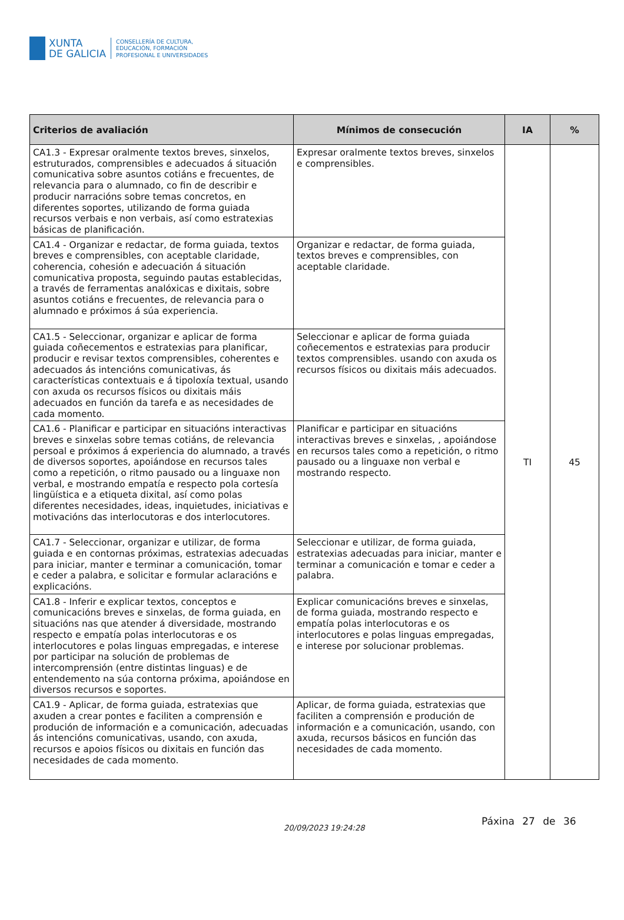XUNTA
DE GALICIA
CONSELLERÍA DE CULTURA,
EDUCACIÓN, FORMACIÓN
PROFESIONAL E UNIVERSIDADES
| Criterios de avaliación | Mínimos de consecución | IA | % |
| --- | --- | --- | --- |
| CA1.3 - Expresar oralmente textos breves, sinxelos, estruturados, comprensibles e adecuados á situación comunicativa sobre asuntos cotiáns e frecuentes, de relevancia para o alumnado, co fin de describir e producir narracións sobre temas concretos, en diferentes soportes, utilizando de forma guiada recursos verbais e non verbais, así como estratexias básicas de planificación. | Expresar oralmente textos breves, sinxelos e comprensibles. | TI | 45 |
| CA1.4 - Organizar e redactar, de forma guiada, textos breves e comprensibles, con aceptable claridade, coherencia, cohesión e adecuación á situación comunicativa proposta, seguindo pautas establecidas, a través de ferramentas analóxicas e dixitais, sobre asuntos cotiáns e frecuentes, de relevancia para o alumnado e próximos á súa experiencia. | Organizar e redactar, de forma guiada, textos breves e comprensibles, con aceptable claridade. | | |
| CA1.5 - Seleccionar, organizar e aplicar de forma guiada coñecementos e estratexias para planificar, producir e revisar textos comprensibles, coherentes e adecuados ás intencións comunicativas, ás características contextuais e á tipoloxía textual, usando con axuda os recursos físicos ou dixitais máis adecuados en función da tarefa e as necesidades de cada momento. | Seleccionar e aplicar de forma guiada coñecementos e estratexias para producir textos comprensibles. usando con axuda os recursos físicos ou dixitais máis adecuados. | | |
| CA1.6 - Planificar e participar en situacións interactivas breves e sinxelas sobre temas cotiáns, de relevancia persoal e próximos á experiencia do alumnado, a través de diversos soportes, apoiándose en recursos tales como a repetición, o ritmo pausado ou a linguaxe non verbal, e mostrando empatía e respecto pola cortesía lingüística e a etiqueta dixital, así como polas diferentes necesidades, ideas, inquietudes, iniciativas e motivacións das interlocutoras e dos interlocutores. | Planificar e participar en situacións interactivas breves e sinxelas, , apoiándose en recursos tales como a repetición, o ritmo pausado ou a linguaxe non verbal e mostrando respecto. | | |
| CA1.7 - Seleccionar, organizar e utilizar, de forma guiada e en contornas próximas, estratexias adecuadas para iniciar, manter e terminar a comunicación, tomar e ceder a palabra, e solicitar e formular aclaracións e explicacións. | Seleccionar e utilizar, de forma guiada, estratexias adecuadas para iniciar, manter e terminar a comunicación e tomar e ceder a palabra. | | |
| CA1.8 - Inferir e explicar textos, conceptos e comunicacións breves e sinxelas, de forma guiada, en situacións nas que atender á diversidade, mostrando respecto e empatía polas interlocutoras e os interlocutores e polas linguas empregadas, e interese por participar na solución de problemas de intercomprensión (entre distintas linguas) e de entendemento na súa contorna próxima, apoiándose en diversos recursos e soportes. | Explicar comunicacións breves e sinxelas, de forma guiada, mostrando respecto e empatía polas interlocutoras e os interlocutores e polas linguas empregadas, e interese por solucionar problemas. | | |
| CA1.9 - Aplicar, de forma guiada, estratexias que axuden a crear pontes e faciliten a comprensión e produción de información e a comunicación, adecuadas ás intencións comunicativas, usando, con axuda, recursos e apoios físicos ou dixitais en función das necesidades de cada momento. | Aplicar, de forma guiada, estratexias que faciliten a comprensión e produción de información e a comunicación, usando, con axuda, recursos básicos en función das necesidades de cada momento. | | |
20/09/2023 19:24:28
Páxina 27 de 36